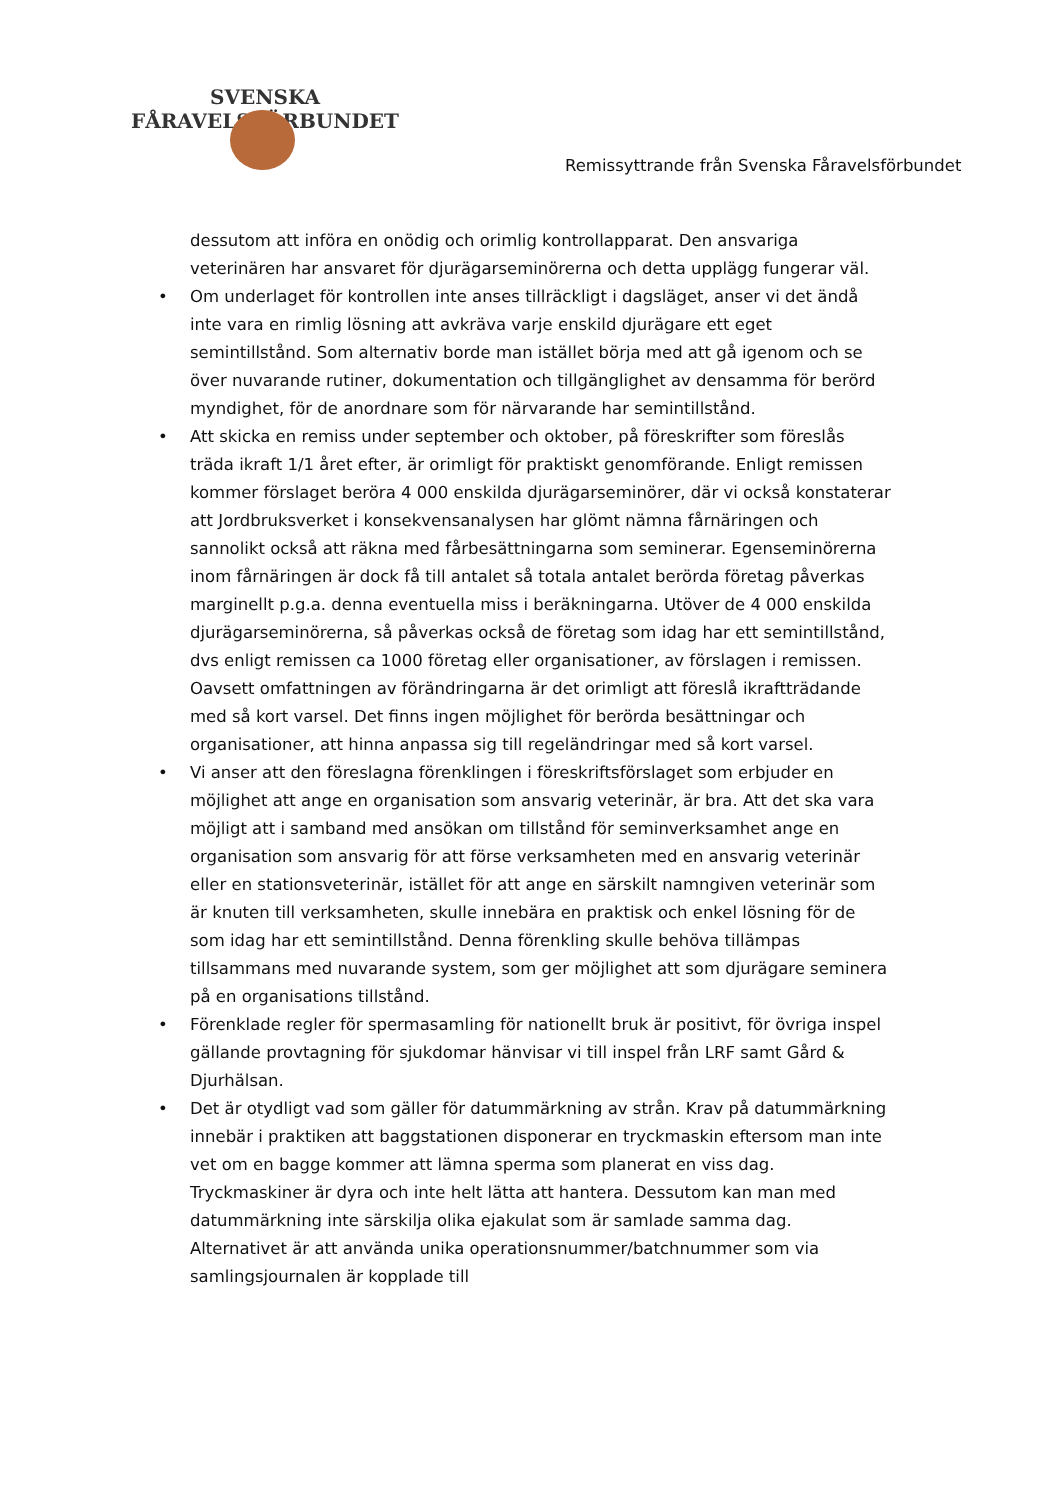SVENSKA FÅRAVELSFÖRBUNDET
Remissyttrande från Svenska Fåravelsförbundet
dessutom att införa en onödig och orimlig kontrollapparat. Den ansvariga veterinären har ansvaret för djurägarseminörerna och detta upplägg fungerar väl.
• Om underlaget för kontrollen inte anses tillräckligt i dagsläget, anser vi det ändå inte vara en rimlig lösning att avkräva varje enskild djurägare ett eget semintillstånd. Som alternativ borde man istället börja med att gå igenom och se över nuvarande rutiner, dokumentation och tillgänglighet av densamma för berörd myndighet, för de anordnare som för närvarande har semintillstånd.
• Att skicka en remiss under september och oktober, på föreskrifter som föreslås träda ikraft 1/1 året efter, är orimligt för praktiskt genomförande. Enligt remissen kommer förslaget beröra 4 000 enskilda djurägarseminörer, där vi också konstaterar att Jordbruksverket i konsekvensanalysen har glömt nämna fårnäringen och sannolikt också att räkna med fårbesättningarna som seminerar. Egenseminörerna inom fårnäringen är dock få till antalet så totala antalet berörda företag påverkas marginellt p.g.a. denna eventuella miss i beräkningarna. Utöver de 4 000 enskilda djurägarseminörerna, så påverkas också de företag som idag har ett semintillstånd, dvs enligt remissen ca 1000 företag eller organisationer, av förslagen i remissen. Oavsett omfattningen av förändringarna är det orimligt att föreslå ikraftträdande med så kort varsel. Det finns ingen möjlighet för berörda besättningar och organisationer, att hinna anpassa sig till regeländringar med så kort varsel.
• Vi anser att den föreslagna förenklingen i föreskriftsförslaget som erbjuder en möjlighet att ange en organisation som ansvarig veterinär, är bra. Att det ska vara möjligt att i samband med ansökan om tillstånd för seminverksamhet ange en organisation som ansvarig för att förse verksamheten med en ansvarig veterinär eller en stationsveterinär, istället för att ange en särskilt namngiven veterinär som är knuten till verksamheten, skulle innebära en praktisk och enkel lösning för de som idag har ett semintillstånd. Denna förenkling skulle behöva tillämpas tillsammans med nuvarande system, som ger möjlighet att som djurägare seminera på en organisations tillstånd.
• Förenklade regler för spermasamling för nationellt bruk är positivt, för övriga inspel gällande provtagning för sjukdomar hänvisar vi till inspel från LRF samt Gård & Djurhälsan.
• Det är otydligt vad som gäller för datummärkning av strån. Krav på datummärkning innebär i praktiken att baggstationen disponerar en tryckmaskin eftersom man inte vet om en bagge kommer att lämna sperma som planerat en viss dag. Tryckmaskiner är dyra och inte helt lätta att hantera. Dessutom kan man med datummärkning inte särskilja olika ejakulat som är samlade samma dag. Alternativet är att använda unika operationsnummer/batchnummer som via samlingsjournalen är kopplade till